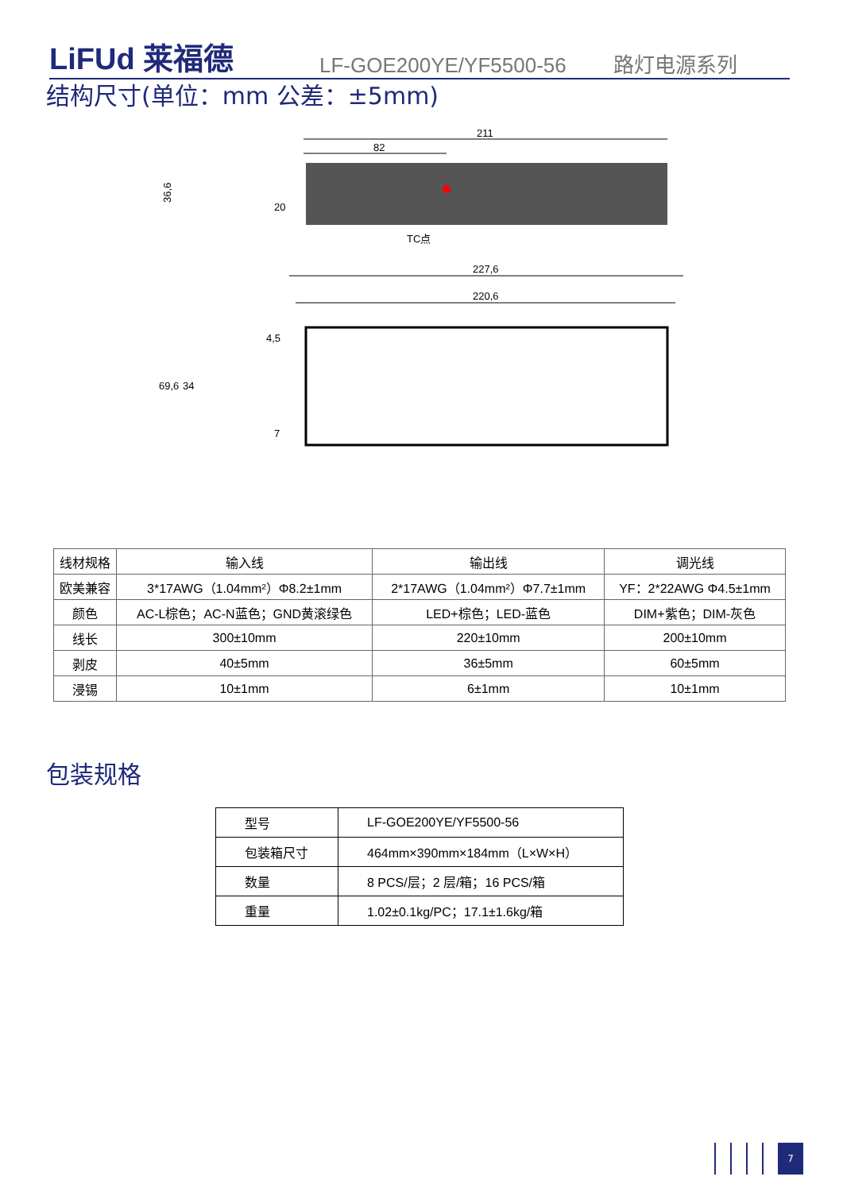LiFUd 莱福德
LF-GOE200YE/YF5500-56
路灯电源系列
结构尺寸(单位：mm 公差：±5mm)
211
82
TC点
36,6
20
227,6
220,6
69,6
34
4,5
7
| 线材规格 | 输入线 | 输出线 | 调光线 |
| 欧美兼容 | 3*17AWG（1.04mm²）Φ8.2±1mm | 2*17AWG（1.04mm²）Φ7.7±1mm | YF：2*22AWG Φ4.5±1mm |
| 颜色 | AC-L棕色；AC-N蓝色；GND黄滚绿色 | LED+棕色；LED-蓝色 | DIM+紫色；DIM-灰色 |
| 线长 | 300±10mm | 220±10mm | 200±10mm |
| 剥皮 | 40±5mm | 36±5mm | 60±5mm |
| 浸锡 | 10±1mm | 6±1mm | 10±1mm |
包装规格
| 型号 | LF-GOE200YE/YF5500-56 |
| 包装箱尺寸 | 464mm×390mm×184mm（L×W×H） |
| 数量 | 8 PCS/层；2 层/箱；16 PCS/箱 |
| 重量 | 1.02±0.1kg/PC；17.1±1.6kg/箱 |
7